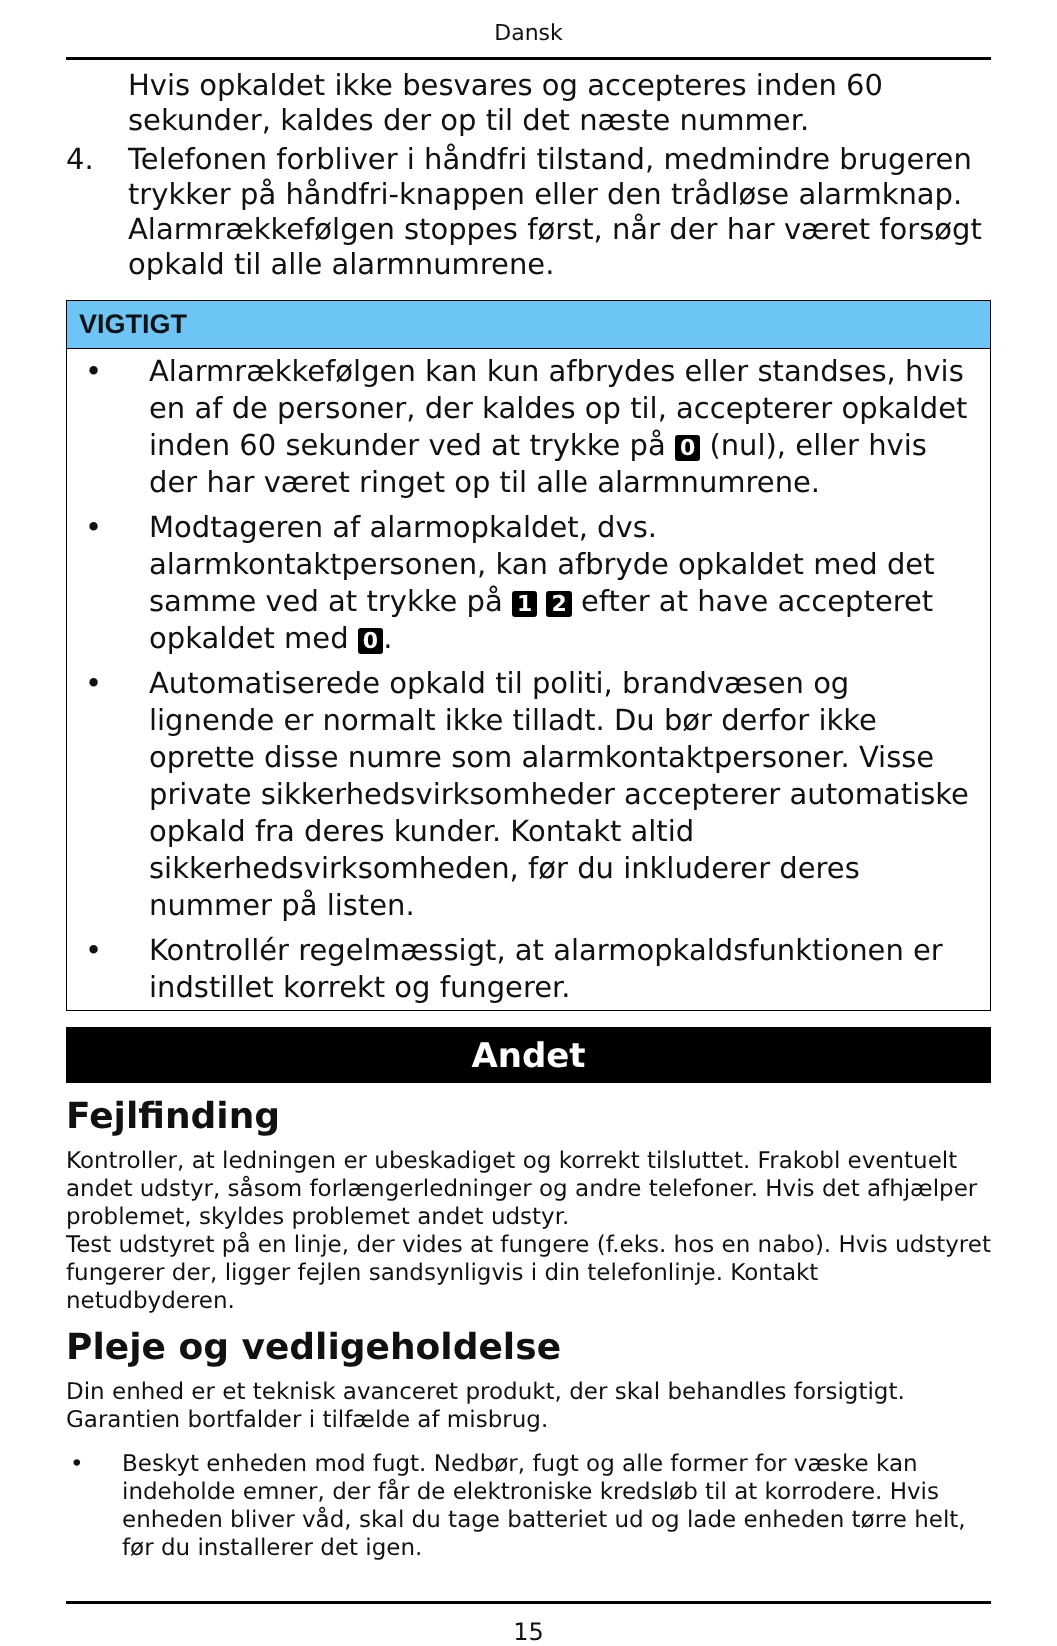Dansk
Hvis opkaldet ikke besvares og accepteres inden 60 sekunder, kaldes der op til det næste nummer.
4. Telefonen forbliver i håndfri tilstand, medmindre brugeren trykker på håndfri-knappen eller den trådløse alarmknap. Alarmrækkefølgen stoppes først, når der har været forsøgt opkald til alle alarmnumrene.
VIGTIGT
• Alarmrækkefølgen kan kun afbrydes eller standses, hvis en af de personer, der kaldes op til, accepterer opkaldet inden 60 sekunder ved at trykke på 0 (nul), eller hvis der har været ringet op til alle alarmnumrene.
• Modtageren af alarmopkaldet, dvs. alarmkontaktpersonen, kan afbryde opkaldet med det samme ved at trykke på 1 2 efter at have accepteret opkaldet med 0.
• Automatiserede opkald til politi, brandvæsen og lignende er normalt ikke tilladt. Du bør derfor ikke oprette disse numre som alarmkontaktpersoner. Visse private sikkerhedsvirksomheder accepterer automatiske opkald fra deres kunder. Kontakt altid sikkerhedsvirksomheden, før du inkluderer deres nummer på listen.
• Kontrollér regelmæssigt, at alarmopkaldsfunktionen er indstillet korrekt og fungerer.
Andet
Fejlfinding
Kontroller, at ledningen er ubeskadiget og korrekt tilsluttet. Frakobl eventuelt andet udstyr, såsom forlængerledninger og andre telefoner. Hvis det afhjælper problemet, skyldes problemet andet udstyr.
Test udstyret på en linje, der vides at fungere (f.eks. hos en nabo). Hvis udstyret fungerer der, ligger fejlen sandsynligvis i din telefonlinje. Kontakt netudbyderen.
Pleje og vedligeholdelse
Din enhed er et teknisk avanceret produkt, der skal behandles forsigtigt. Garantien bortfalder i tilfælde af misbrug.
• Beskyt enheden mod fugt. Nedbør, fugt og alle former for væske kan indeholde emner, der får de elektroniske kredsløb til at korrodere. Hvis enheden bliver våd, skal du tage batteriet ud og lade enheden tørre helt, før du installerer det igen.
15